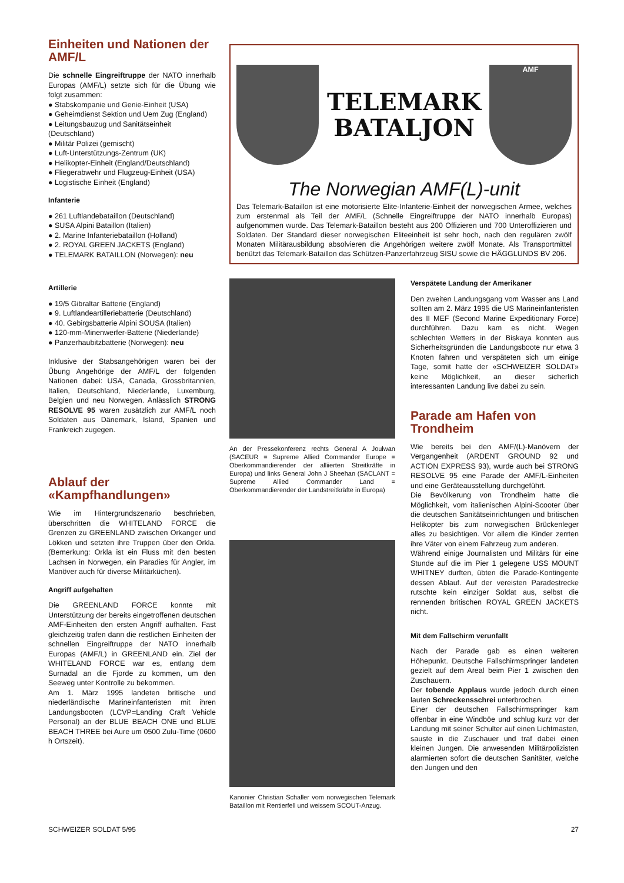Einheiten und Nationen der AMF/L
Die schnelle Eingreiftruppe der NATO innerhalb Europas (AMF/L) setzte sich für die Übung wie folgt zusammen:
● Stabskompanie und Genie-Einheit (USA)
● Geheimdienst Sektion und Uem Zug (England)
● Leitungsbauzug und Sanitätseinheit (Deutschland)
● Militär Polizei (gemischt)
● Luft-Unterstützungs-Zentrum (UK)
● Helikopter-Einheit (England/Deutschland)
● Fliegerabwehr und Flugzeug-Einheit (USA)
● Logistische Einheit (England)
Infanterie
● 261 Luftlandebataillon (Deutschland)
● SUSA Alpini Bataillon (Italien)
● 2. Marine Infanteriebataillon (Holland)
● 2. ROYAL GREEN JACKETS (England)
● TELEMARK BATAILLON (Norwegen): neu
Artillerie
● 19/5 Gibraltar Batterie (England)
● 9. Luftlandeartilleriebatterie (Deutschland)
● 40. Gebirgsbatterie Alpini SOUSA (Italien)
● 120-mm-Minenwerfer-Batterie (Niederlande)
● Panzerhaubitzbatterie (Norwegen): neu
Inklusive der Stabsangehörigen waren bei der Übung Angehörige der AMF/L der folgenden Nationen dabei: USA, Canada, Grossbritannien, Italien, Deutschland, Niederlande, Luxemburg, Belgien und neu Norwegen. Anlässlich STRONG RESOLVE 95 waren zusätzlich zur AMF/L noch Soldaten aus Dänemark, Island, Spanien und Frankreich zugegen.
Ablauf der «Kampfhandlungen»
Wie im Hintergrundszenario beschrieben, überschritten die WHITELAND FORCE die Grenzen zu GREENLAND zwischen Orkanger und Lökken und setzten ihre Truppen über den Orkla. (Bemerkung: Orkla ist ein Fluss mit den besten Lachsen in Norwegen, ein Paradies für Angler, im Manöver auch für diverse Militärküchen).
Angriff aufgehalten
Die GREENLAND FORCE konnte mit Unterstützung der bereits eingetroffenen deutschen AMF-Einheiten den ersten Angriff aufhalten. Fast gleichzeitig trafen dann die restlichen Einheiten der schnellen Eingreiftruppe der NATO innerhalb Europas (AMF/L) in GREENLAND ein. Ziel der WHITELAND FORCE war es, entlang dem Surnadal an die Fjorde zu kommen, um den Seeweg unter Kontrolle zu bekommen.
Am 1. März 1995 landeten britische und niederländische Marineinfanteristen mit ihren Landungsbooten (LCVP=Landing Craft Vehicle Personal) an der BLUE BEACH ONE und BLUE BEACH THREE bei Aure um 0500 Zulu-Time (0600 h Ortszeit).
TELEMARK
BATALJON
AMF
The Norwegian AMF(L)-unit
Das Telemark-Bataillon ist eine motorisierte Elite-Infanterie-Einheit der norwegischen Armee, welches zum erstenmal als Teil der AMF/L (Schnelle Eingreiftruppe der NATO innerhalb Europas) aufgenommen wurde. Das Telemark-Bataillon besteht aus 200 Offizieren und 700 Unteroffizieren und Soldaten. Der Standard dieser norwegischen Eliteeinheit ist sehr hoch, nach den regulären zwölf Monaten Militärausbildung absolvieren die Angehörigen weitere zwölf Monate. Als Transportmittel benützt das Telemark-Bataillon das Schützen-Panzerfahrzeug SISU sowie die HÄGGLUNDS BV 206.
An der Pressekonferenz rechts General A Joulwan (SACEUR = Supreme Allied Commander Europe = Oberkommandierender der alliierten Streitkräfte in Europa) und links General John J Sheehan (SACLANT = Supreme Allied Commander Land = Oberkommandierender der Landstreitkräfte in Europa)
Kanonier Christian Schaller vom norwegischen Telemark Bataillon mit Rentierfell und weissem SCOUT-Anzug.
Verspätete Landung der Amerikaner
Den zweiten Landungsgang vom Wasser ans Land sollten am 2. März 1995 die US Marineinfanteristen des II MEF (Second Marine Expeditionary Force) durchführen. Dazu kam es nicht. Wegen schlechten Wetters in der Biskaya konnten aus Sicherheitsgründen die Landungsboote nur etwa 3 Knoten fahren und verspäteten sich um einige Tage, somit hatte der «SCHWEIZER SOLDAT» keine Möglichkeit, an dieser sicherlich interessanten Landung live dabei zu sein.
Parade am Hafen von Trondheim
Wie bereits bei den AMF/(L)-Manövern der Vergangenheit (ARDENT GROUND 92 und ACTION EXPRESS 93), wurde auch bei STRONG RESOLVE 95 eine Parade der AMF/L-Einheiten und eine Geräteausstellung durchgeführt.
Die Bevölkerung von Trondheim hatte die Möglichkeit, vom italienischen Alpini-Scooter über die deutschen Sanitätseinrichtungen und britischen Helikopter bis zum norwegischen Brückenleger alles zu besichtigen. Vor allem die Kinder zerrten ihre Väter von einem Fahrzeug zum anderen.
Während einige Journalisten und Militärs für eine Stunde auf die im Pier 1 gelegene USS MOUNT WHITNEY durften, übten die Parade-Kontingente dessen Ablauf. Auf der vereisten Paradestrecke rutschte kein einziger Soldat aus, selbst die rennenden britischen ROYAL GREEN JACKETS nicht.
Mit dem Fallschirm verunfallt
Nach der Parade gab es einen weiteren Höhepunkt. Deutsche Fallschirmspringer landeten gezielt auf dem Areal beim Pier 1 zwischen den Zuschauern.
Der tobende Applaus wurde jedoch durch einen lauten Schreckensschrei unterbrochen.
Einer der deutschen Fallschirmspringer kam offenbar in eine Windböe und schlug kurz vor der Landung mit seiner Schulter auf einen Lichtmasten, sauste in die Zuschauer und traf dabei einen kleinen Jungen. Die anwesenden Militärpolizisten alarmierten sofort die deutschen Sanitäter, welche den Jungen und den
SCHWEIZER SOLDAT 5/95 27